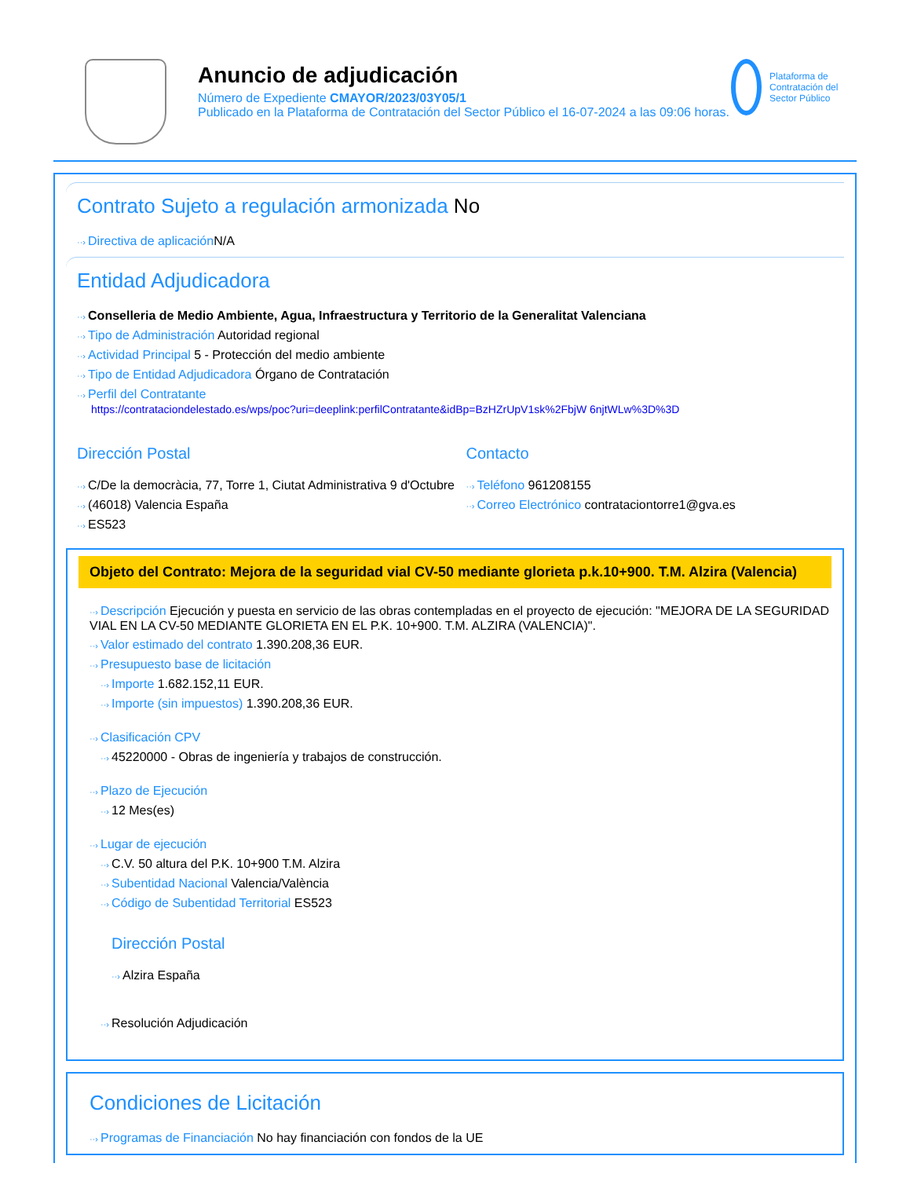Anuncio de adjudicación
Número de Expediente CMAYOR/2023/03Y05/1
Publicado en la Plataforma de Contratación del Sector Público el 16-07-2024 a las 09:06 horas.
Plataforma de Contratación del Sector Público
Contrato Sujeto a regulación armonizada No
Directiva de aplicación N/A
Entidad Adjudicadora
Conselleria de Medio Ambiente, Agua, Infraestructura y Territorio de la Generalitat Valenciana
Tipo de Administración Autoridad regional
Actividad Principal 5 - Protección del medio ambiente
Tipo de Entidad Adjudicadora Órgano de Contratación
Perfil del Contratante
https://contrataciondelestado.es/wps/poc?uri=deeplink:perfilContratante&idBp=BzHZrUpV1sk%2FbjW 6njtWLw%3D%3D
Dirección Postal
C/De la democràcia, 77, Torre 1, Ciutat Administrativa 9 d'Octubre
(46018) Valencia España
ES523
Contacto
Teléfono 961208155
Correo Electrónico contrataciontorre1@gva.es
Objeto del Contrato: Mejora de la seguridad vial CV-50 mediante glorieta p.k.10+900. T.M. Alzira (Valencia)
Descripción Ejecución y puesta en servicio de las obras contempladas en el proyecto de ejecución: "MEJORA DE LA SEGURIDAD VIAL EN LA CV-50 MEDIANTE GLORIETA EN EL P.K. 10+900. T.M. ALZIRA (VALENCIA)".
Valor estimado del contrato 1.390.208,36 EUR.
Presupuesto base de licitación
Importe 1.682.152,11 EUR.
Importe (sin impuestos) 1.390.208,36 EUR.
Clasificación CPV
45220000 - Obras de ingeniería y trabajos de construcción.
Plazo de Ejecución
12 Mes(es)
Lugar de ejecución
C.V. 50 altura del P.K. 10+900 T.M. Alzira
Subentidad Nacional Valencia/València
Código de Subentidad Territorial ES523
Dirección Postal
Alzira España
Resolución Adjudicación
Condiciones de Licitación
Programas de Financiación No hay financiación con fondos de la UE